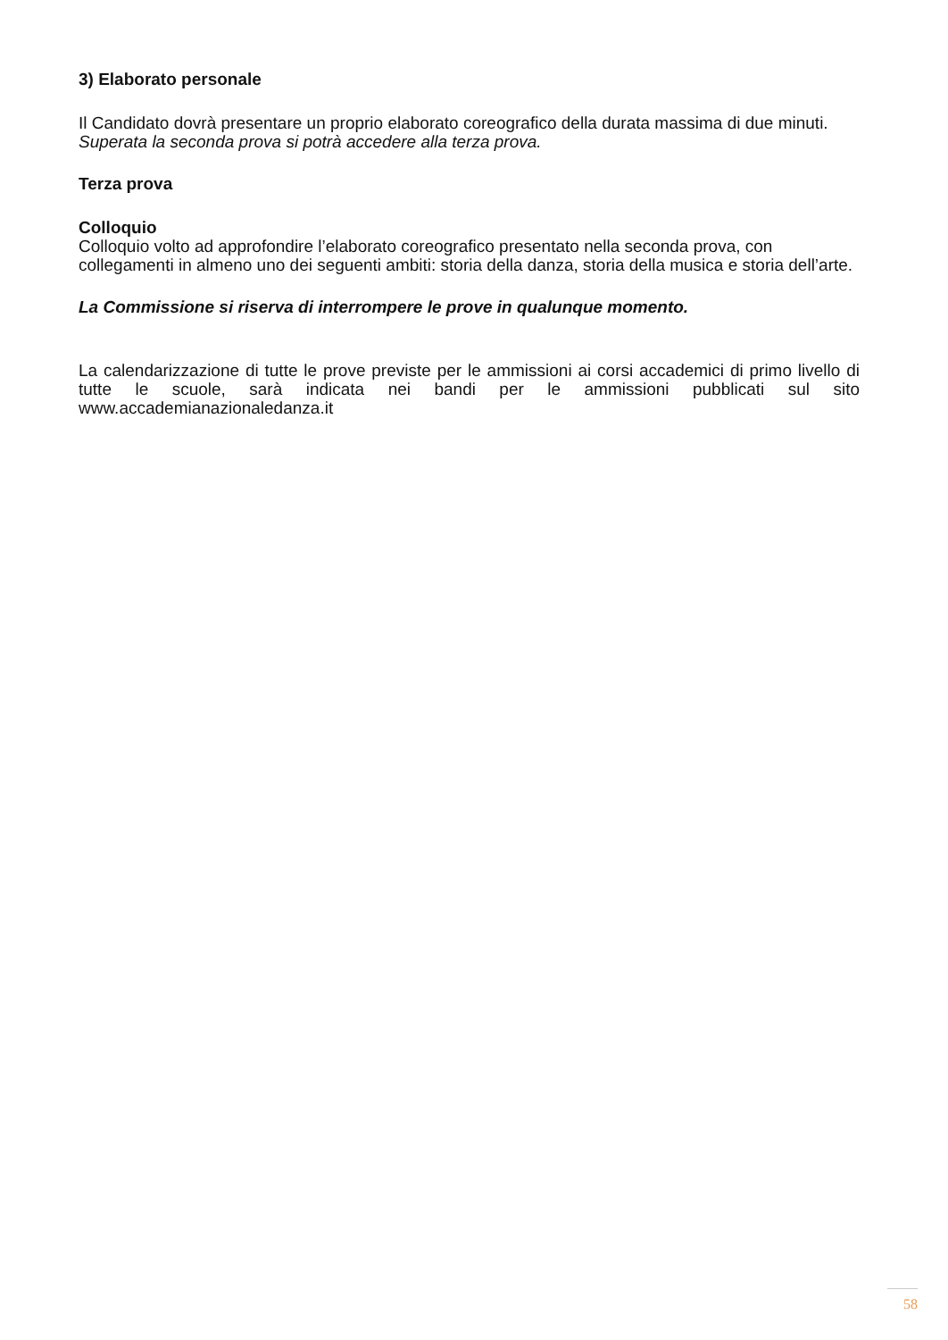3) Elaborato personale
Il Candidato dovrà presentare un proprio elaborato coreografico della durata massima di due minuti.
Superata la seconda prova si potrà accedere alla terza prova.
Terza prova
Colloquio
Colloquio volto ad approfondire l’elaborato coreografico presentato nella seconda prova, con collegamenti in almeno uno dei seguenti ambiti: storia della danza, storia della musica e storia dell’arte.
La Commissione si riserva di interrompere le prove in qualunque momento.
La calendarizzazione di tutte le prove previste per le ammissioni ai corsi accademici di primo livello di tutte le scuole, sarà indicata nei bandi per le ammissioni pubblicati sul sito www.accademianazionaledanza.it
58